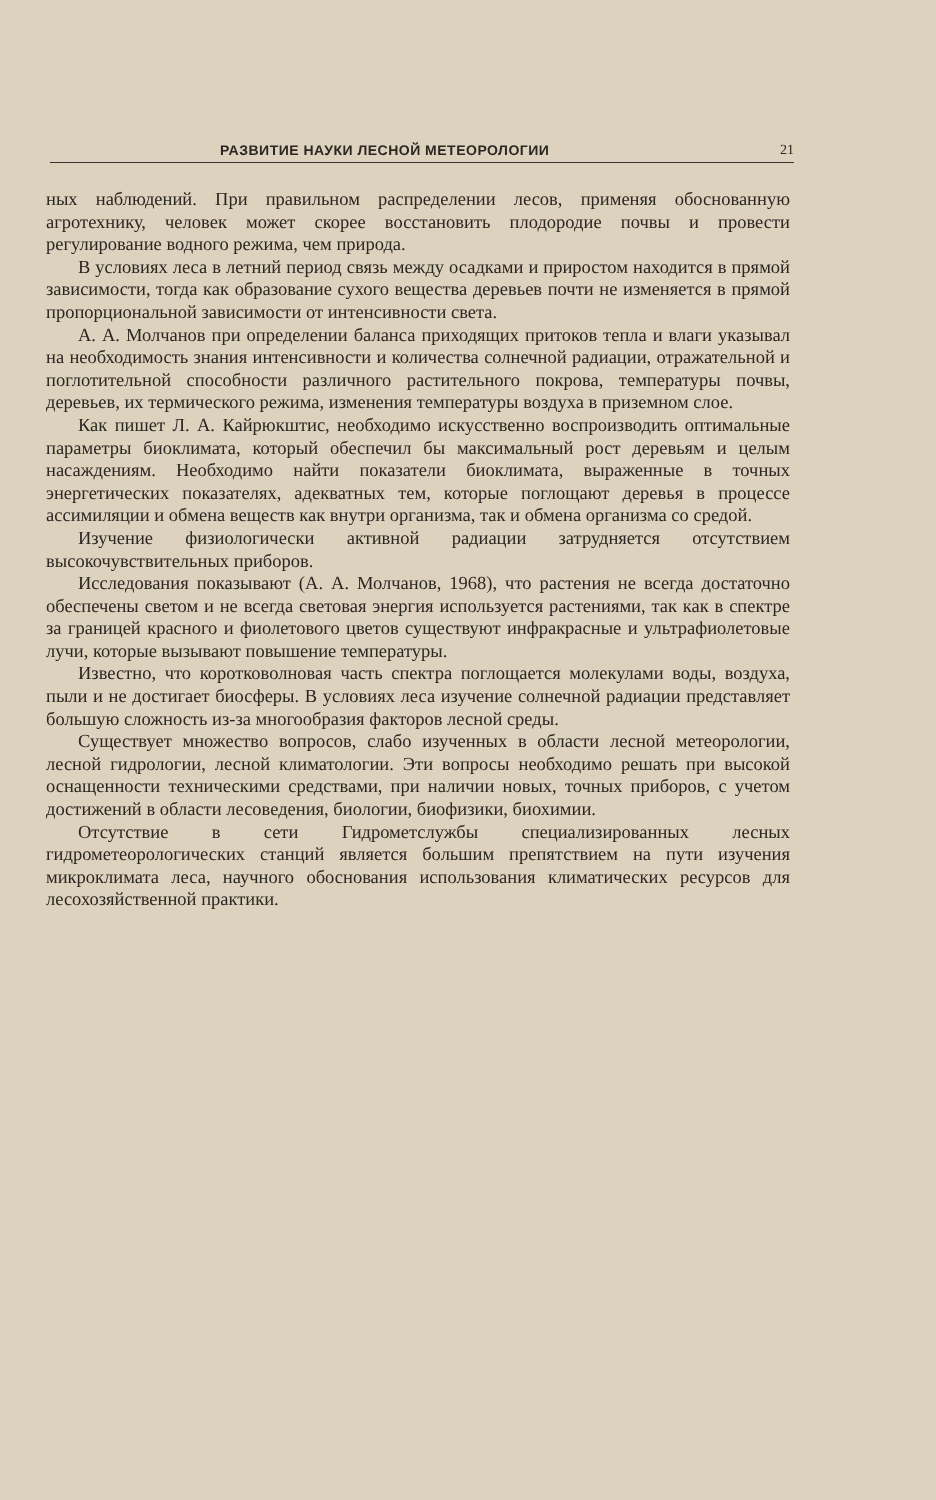РАЗВИТИЕ НАУКИ ЛЕСНОЙ МЕТЕОРОЛОГИИ 21
ных наблюдений. При правильном распределении лесов, применяя обоснованную агротехнику, человек может скорее восстановить плодородие почвы и провести регулирование водного режима, чем природа.
В условиях леса в летний период связь между осадками и приростом находится в прямой зависимости, тогда как образование сухого вещества деревьев почти не изменяется в прямой пропорциональной зависимости от интенсивности света.
А. А. Молчанов при определении баланса приходящих притоков тепла и влаги указывал на необходимость знания интенсивности и количества солнечной радиации, отражательной и поглотительной способности различного растительного покрова, температуры почвы, деревьев, их термического режима, изменения температуры воздуха в приземном слое.
Как пишет Л. А. Кайрюкштис, необходимо искусственно воспроизводить оптимальные параметры биоклимата, который обеспечил бы максимальный рост деревьям и целым насаждениям. Необходимо найти показатели биоклимата, выраженные в точных энергетических показателях, адекватных тем, которые поглощают деревья в процессе ассимиляции и обмена веществ как внутри организма, так и обмена организма со средой.
Изучение физиологически активной радиации затрудняется отсутствием высокочувствительных приборов.
Исследования показывают (А. А. Молчанов, 1968), что растения не всегда достаточно обеспечены светом и не всегда световая энергия используется растениями, так как в спектре за границей красного и фиолетового цветов существуют инфракрасные и ультрафиолетовые лучи, которые вызывают повышение температуры.
Известно, что коротковолновая часть спектра поглощается молекулами воды, воздуха, пыли и не достигает биосферы. В условиях леса изучение солнечной радиации представляет большую сложность из-за многообразия факторов лесной среды.
Существует множество вопросов, слабо изученных в области лесной метеорологии, лесной гидрологии, лесной климатологии. Эти вопросы необходимо решать при высокой оснащенности техническими средствами, при наличии новых, точных приборов, с учетом достижений в области лесоведения, биологии, биофизики, биохимии.
Отсутствие в сети Гидрометслужбы специализированных лесных гидрометеорологических станций является большим препятствием на пути изучения микроклимата леса, научного обоснования использования климатических ресурсов для лесохозяйственной практики.